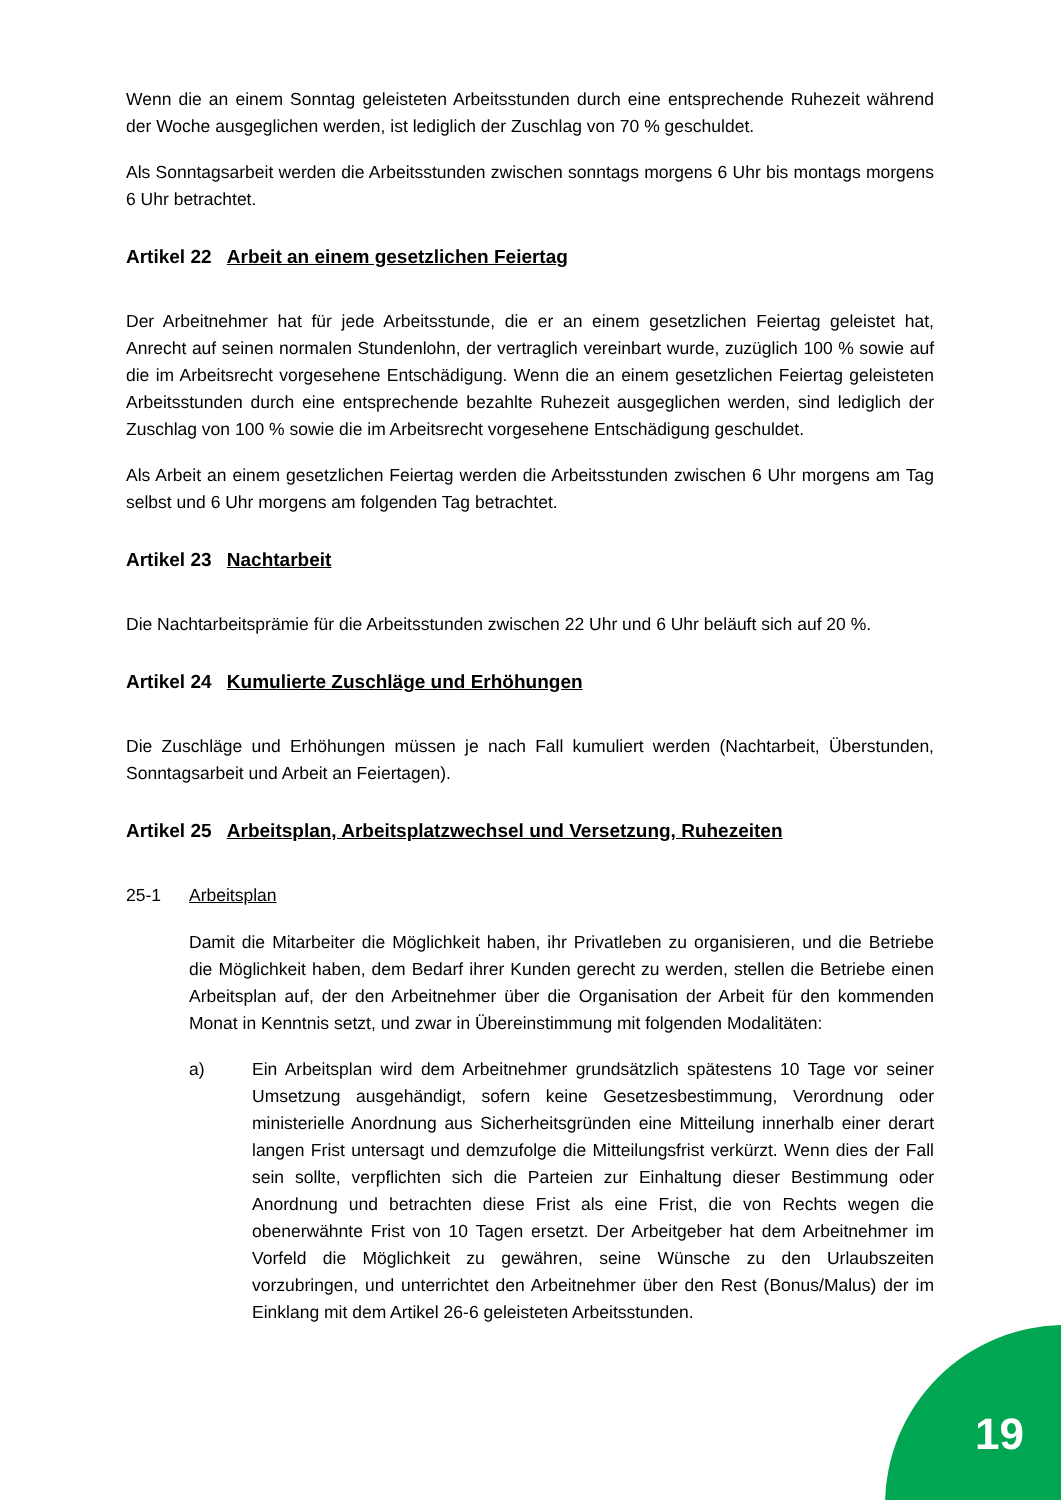Wenn die an einem Sonntag geleisteten Arbeitsstunden durch eine entsprechende Ruhezeit während der Woche ausgeglichen werden, ist lediglich der Zuschlag von 70 % geschuldet.
Als Sonntagsarbeit werden die Arbeitsstunden zwischen sonntags morgens 6 Uhr bis montags morgens 6 Uhr betrachtet.
Artikel 22 Arbeit an einem gesetzlichen Feiertag
Der Arbeitnehmer hat für jede Arbeitsstunde, die er an einem gesetzlichen Feiertag geleistet hat, Anrecht auf seinen normalen Stundenlohn, der vertraglich vereinbart wurde, zuzüglich 100 % sowie auf die im Arbeitsrecht vorgesehene Entschädigung. Wenn die an einem gesetzlichen Feiertag geleisteten Arbeitsstunden durch eine entsprechende bezahlte Ruhezeit ausgeglichen werden, sind lediglich der Zuschlag von 100 % sowie die im Arbeitsrecht vorgesehene Entschädigung geschuldet.
Als Arbeit an einem gesetzlichen Feiertag werden die Arbeitsstunden zwischen 6 Uhr morgens am Tag selbst und 6 Uhr morgens am folgenden Tag betrachtet.
Artikel 23 Nachtarbeit
Die Nachtarbeitsprämie für die Arbeitsstunden zwischen 22 Uhr und 6 Uhr beläuft sich auf 20 %.
Artikel 24 Kumulierte Zuschläge und Erhöhungen
Die Zuschläge und Erhöhungen müssen je nach Fall kumuliert werden (Nachtarbeit, Überstunden, Sonntagsarbeit und Arbeit an Feiertagen).
Artikel 25 Arbeitsplan, Arbeitsplatzwechsel und Versetzung, Ruhezeiten
25-1 Arbeitsplan
Damit die Mitarbeiter die Möglichkeit haben, ihr Privatleben zu organisieren, und die Betriebe die Möglichkeit haben, dem Bedarf ihrer Kunden gerecht zu werden, stellen die Betriebe einen Arbeitsplan auf, der den Arbeitnehmer über die Organisation der Arbeit für den kommenden Monat in Kenntnis setzt, und zwar in Übereinstimmung mit folgenden Modalitäten:
a) Ein Arbeitsplan wird dem Arbeitnehmer grundsätzlich spätestens 10 Tage vor seiner Umsetzung ausgehändigt, sofern keine Gesetzesbestimmung, Verordnung oder ministerielle Anordnung aus Sicherheitsgründen eine Mitteilung innerhalb einer derart langen Frist untersagt und demzufolge die Mitteilungsfrist verkürzt. Wenn dies der Fall sein sollte, verpflichten sich die Parteien zur Einhaltung dieser Bestimmung oder Anordnung und betrachten diese Frist als eine Frist, die von Rechts wegen die obenerwähnte Frist von 10 Tagen ersetzt. Der Arbeitgeber hat dem Arbeitnehmer im Vorfeld die Möglichkeit zu gewähren, seine Wünsche zu den Urlaubszeiten vorzubringen, und unterrichtet den Arbeitnehmer über den Rest (Bonus/Malus) der im Einklang mit dem Artikel 26-6 geleisteten Arbeitsstunden.
19